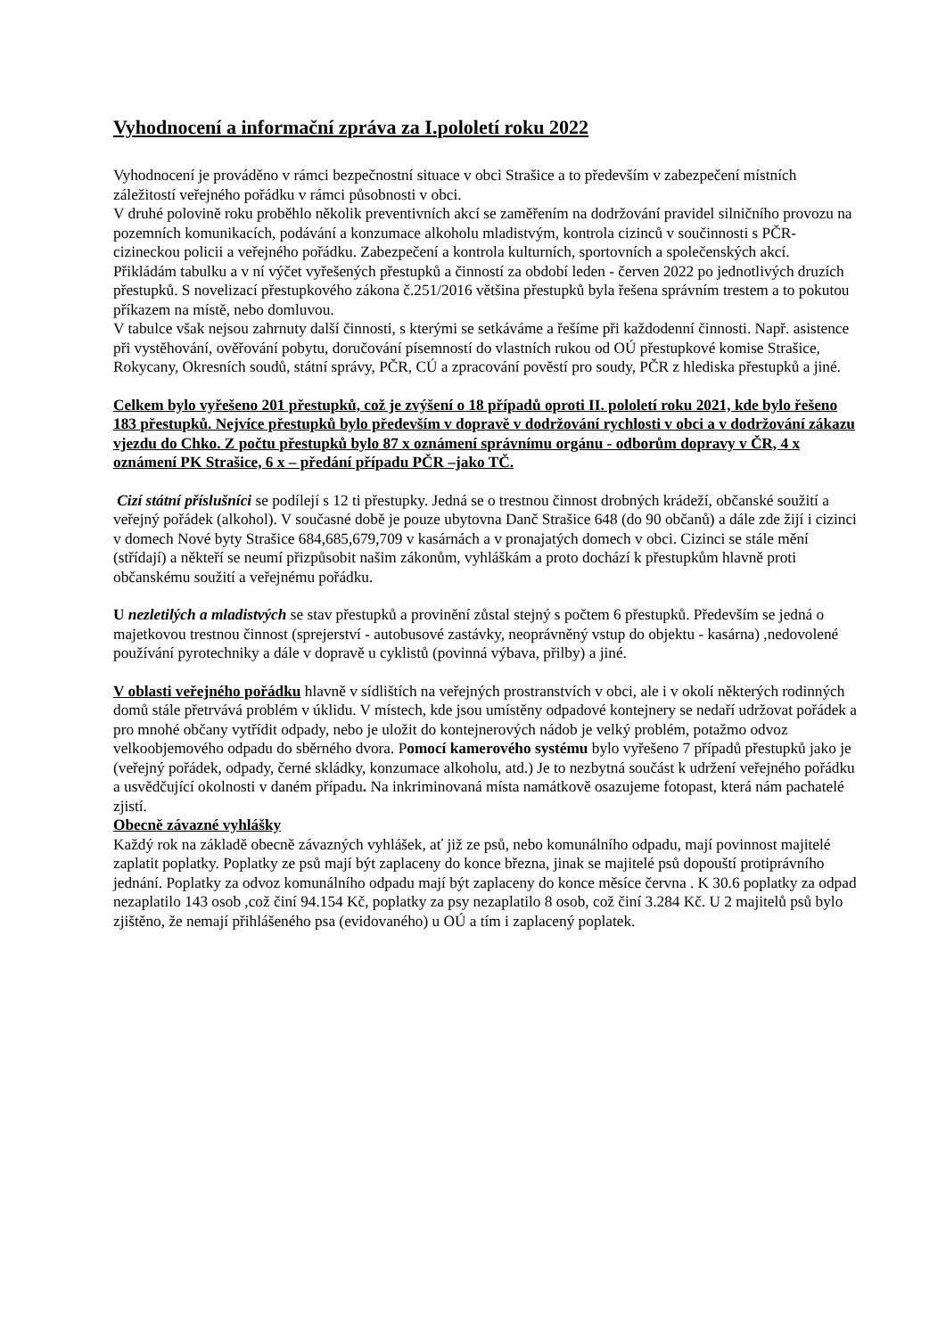Vyhodnocení a informační zpráva za I.pololetí roku 2022
Vyhodnocení je prováděno v rámci bezpečnostní situace v obci Strašice a to především v zabezpečení místních záležitostí veřejného pořádku v rámci působnosti v obci.
V druhé polovině roku proběhlo několik preventivních akcí se zaměřením na dodržování pravidel silničního provozu na pozemních komunikacích, podávání a konzumace alkoholu mladistvým, kontrola cizinců v součinnosti s PČR-cizineckou policii a veřejného pořádku. Zabezpečení a kontrola kulturních, sportovních a společenských akcí.
Přikládám tabulku a v ní výčet vyřešených přestupků a činností za období leden - červen 2022 po jednotlivých druzích přestupků. S novelizací přestupkového zákona č.251/2016 většina přestupků byla řešena správním trestem a to pokutou příkazem na místě, nebo domluvou.
V tabulce však nejsou zahrnuty další činnosti, s kterými se setkáváme a řešíme při každodenní činnosti. Např. asistence při vystěhování, ověřování pobytu, doručování písemností do vlastních rukou od OÚ přestupkové komise Strašice, Rokycany, Okresních soudů, státní správy, PČR, CÚ a zpracování pověstí pro soudy, PČR z hlediska přestupků a jiné.
Celkem bylo vyřešeno 201 přestupků, což je zvýšení o 18 případů oproti II. pololetí roku 2021, kde bylo řešeno 183 přestupků. Nejvíce přestupků bylo především v dopravě v dodržování rychlosti v obci a v dodržování zákazu vjezdu do Chko. Z počtu přestupků bylo 87 x oznámení správnímu orgánu - odborům dopravy v ČR, 4 x oznámení PK Strašice, 6 x – předání případu PČR –jako TČ.
Cizí státní příslušníci se podílejí s 12 ti přestupky. Jedná se o trestnou činnost drobných krádeží, občanské soužití a veřejný pořádek (alkohol). V současné době je pouze ubytovna Danč Strašice 648 (do 90 občanů) a dále zde žijí i cizinci v domech Nové byty Strašice 684,685,679,709 v kasárnách a v pronajatých domech v obci. Cizinci se stále mění (střídají) a někteří se neumí přizpůsobit našim zákonům, vyhláškám a proto dochází k přestupkům hlavně proti občanskému soužití a veřejnému pořádku.
U nezletilých a mladistvých se stav přestupků a provinění zůstal stejný s počtem 6 přestupků. Především se jedná o majetkovou trestnou činnost (sprejerství - autobusové zastávky, neoprávněný vstup do objektu - kasárna) ,nedovolené používání pyrotechniky a dále v dopravě u cyklistů (povinná výbava, přilby) a jiné.
V oblasti veřejného pořádku hlavně v sídlištích na veřejných prostranstvích v obci, ale i v okolí některých rodinných domů stále přetrvává problém v úklidu. V místech, kde jsou umístěny odpadové kontejnery se nedaří udržovat pořádek a pro mnohé občany vytřídit odpady, nebo je uložit do kontejnerových nádob je velký problém, potažmo odvoz velkoobjemového odpadu do sběrného dvora. Pomocí kamerového systému bylo vyřešeno 7 případů přestupků jako je (veřejný pořádek, odpady, černé skládky, konzumace alkoholu, atd.) Je to nezbytná součást k udržení veřejného pořádku a usvědčující okolnosti v daném případu. Na inkriminovaná místa namátkově osazujeme fotopast, která nám pachatelé zjistí.
Obecně závazné vyhlášky
Každý rok na základě obecně závazných vyhlášek, ať již ze psů, nebo komunálního odpadu, mají povinnost majitelé zaplatit poplatky. Poplatky ze psů mají být zaplaceny do konce března, jinak se majitelé psů dopouští protiprávního jednání. Poplatky za odvoz komunálního odpadu mají být zaplaceny do konce měsíce června . K 30.6 poplatky za odpad nezaplatilo 143 osob ,což činí 94.154 Kč, poplatky za psy nezaplatilo 8 osob, což činí 3.284 Kč. U 2 majitelů psů bylo zjištěno, že nemají přihlášeného psa (evidovaného) u OÚ a tím i zaplacený poplatek.